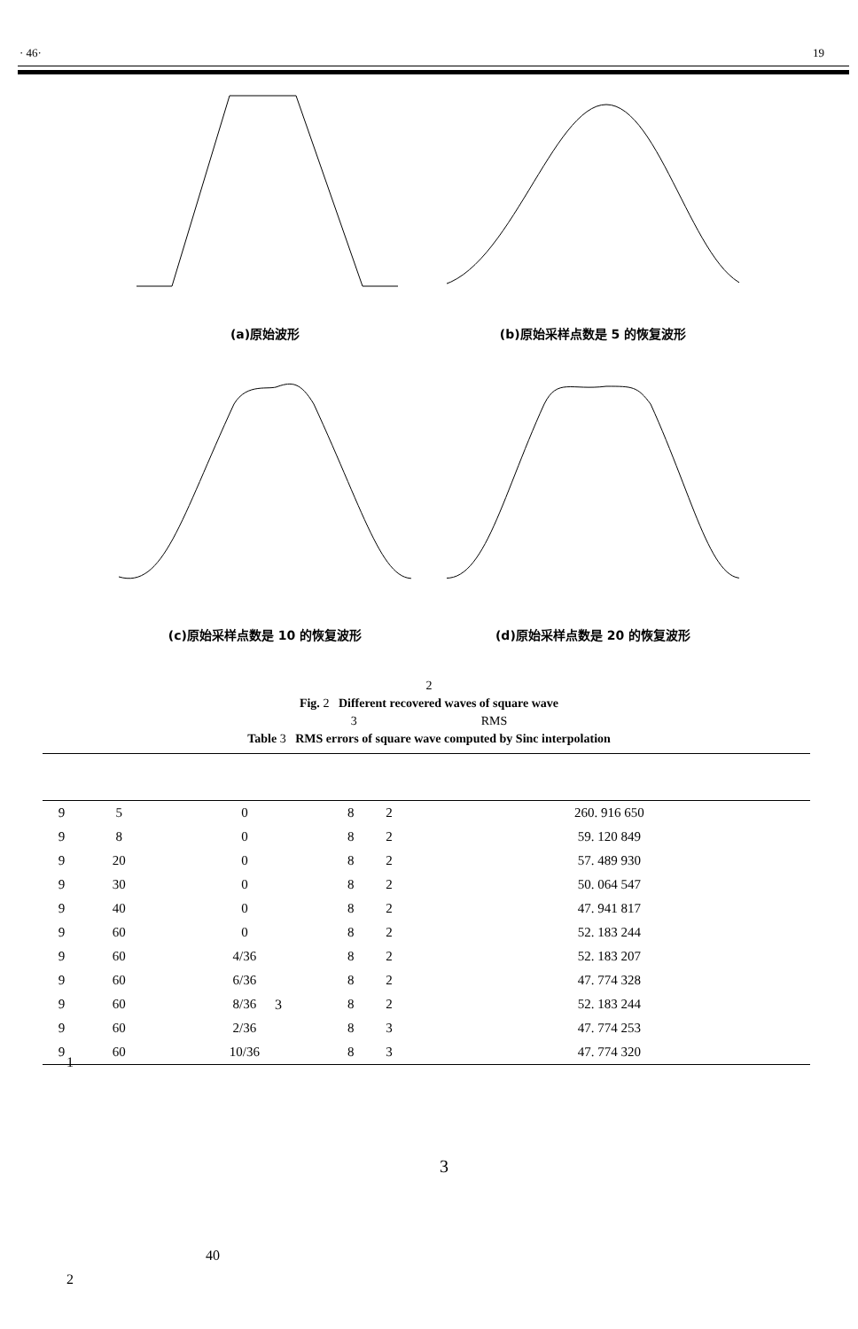· 46· 19
(a)原始波形
(b)原始采样点数是 5 的恢复波形
(c)原始采样点数是 10 的恢复波形
(d)原始采样点数是 20 的恢复波形
2
Fig. 2 Different recovered waves of square wave
3 RMS
Table 3 RMS errors of square wave computed by Sinc interpolation
| 9 | 5 | 0 | 8 | 2 | 260. 916 650 |
| 9 | 8 | 0 | 8 | 2 | 59. 120 849 |
| 9 | 20 | 0 | 8 | 2 | 57. 489 930 |
| 9 | 30 | 0 | 8 | 2 | 50. 064 547 |
| 9 | 40 | 0 | 8 | 2 | 47. 941 817 |
| 9 | 60 | 0 | 8 | 2 | 52. 183 244 |
| 9 | 60 | 4/36 | 8 | 2 | 52. 183 207 |
| 9 | 60 | 6/36 | 8 | 2 | 47. 774 328 |
| 9 | 60 | 8/36 | 8 | 2 | 52. 183 244 |
| 9 | 60 | 2/36 | 8 | 3 | 47. 774 253 |
| 9 | 60 | 10/36 | 8 | 3 | 47. 774 320 |
3
1
3
40
2